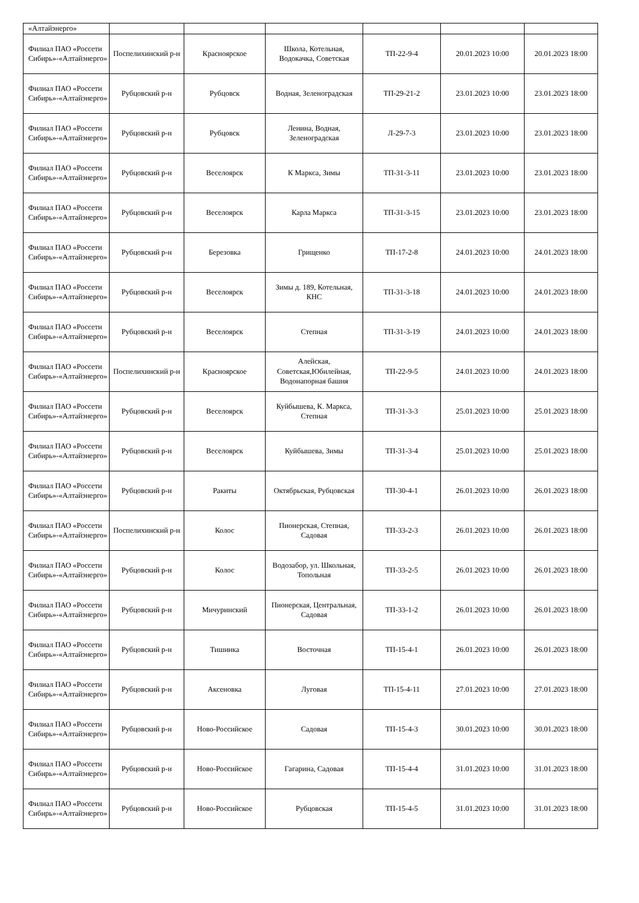| «Алтайэнерго» | | | | | | |
| Филиал ПАО «Россети Сибирь»-«Алтайэнерго» | Поспелихинский р-н | Красноярское | Школа, Котельная, Водокачка, Советская | ТП-22-9-4 | 20.01.2023 10:00 | 20.01.2023 18:00 |
| Филиал ПАО «Россети Сибирь»-«Алтайэнерго» | Рубцовский р-н | Рубцовск | Водная, Зеленоградская | ТП-29-21-2 | 23.01.2023 10:00 | 23.01.2023 18:00 |
| Филиал ПАО «Россети Сибирь»-«Алтайэнерго» | Рубцовский р-н | Рубцовск | Ленина, Водная, Зеленоградская | Л-29-7-3 | 23.01.2023 10:00 | 23.01.2023 18:00 |
| Филиал ПАО «Россети Сибирь»-«Алтайэнерго» | Рубцовский р-н | Веселоярск | К Маркса, Зимы | ТП-31-3-11 | 23.01.2023 10:00 | 23.01.2023 18:00 |
| Филиал ПАО «Россети Сибирь»-«Алтайэнерго» | Рубцовский р-н | Веселоярск | Карла Маркса | ТП-31-3-15 | 23.01.2023 10:00 | 23.01.2023 18:00 |
| Филиал ПАО «Россети Сибирь»-«Алтайэнерго» | Рубцовский р-н | Березовка | Грищенко | ТП-17-2-8 | 24.01.2023 10:00 | 24.01.2023 18:00 |
| Филиал ПАО «Россети Сибирь»-«Алтайэнерго» | Рубцовский р-н | Веселоярск | Зимы д. 189, Котельная, КНС | ТП-31-3-18 | 24.01.2023 10:00 | 24.01.2023 18:00 |
| Филиал ПАО «Россети Сибирь»-«Алтайэнерго» | Рубцовский р-н | Веселоярск | Степная | ТП-31-3-19 | 24.01.2023 10:00 | 24.01.2023 18:00 |
| Филиал ПАО «Россети Сибирь»-«Алтайэнерго» | Поспелихинский р-н | Красноярское | Алейская, Советская,Юбилейная, Водонапорная башня | ТП-22-9-5 | 24.01.2023 10:00 | 24.01.2023 18:00 |
| Филиал ПАО «Россети Сибирь»-«Алтайэнерго» | Рубцовский р-н | Веселоярск | Куйбышева, К. Маркса, Степная | ТП-31-3-3 | 25.01.2023 10:00 | 25.01.2023 18:00 |
| Филиал ПАО «Россети Сибирь»-«Алтайэнерго» | Рубцовский р-н | Веселоярск | Куйбышева, Зимы | ТП-31-3-4 | 25.01.2023 10:00 | 25.01.2023 18:00 |
| Филиал ПАО «Россети Сибирь»-«Алтайэнерго» | Рубцовский р-н | Ракиты | Октябрьская, Рубцовская | ТП-30-4-1 | 26.01.2023 10:00 | 26.01.2023 18:00 |
| Филиал ПАО «Россети Сибирь»-«Алтайэнерго» | Поспелихинский р-н | Колос | Пионерская, Степная, Садовая | ТП-33-2-3 | 26.01.2023 10:00 | 26.01.2023 18:00 |
| Филиал ПАО «Россети Сибирь»-«Алтайэнерго» | Рубцовский р-н | Колос | Водозабор, ул. Школьная, Топольная | ТП-33-2-5 | 26.01.2023 10:00 | 26.01.2023 18:00 |
| Филиал ПАО «Россети Сибирь»-«Алтайэнерго» | Рубцовский р-н | Мичуринский | Пионерская, Центральная, Садовая | ТП-33-1-2 | 26.01.2023 10:00 | 26.01.2023 18:00 |
| Филиал ПАО «Россети Сибирь»-«Алтайэнерго» | Рубцовский р-н | Тишинка | Восточная | ТП-15-4-1 | 26.01.2023 10:00 | 26.01.2023 18:00 |
| Филиал ПАО «Россети Сибирь»-«Алтайэнерго» | Рубцовский р-н | Аксеновка | Луговая | ТП-15-4-11 | 27.01.2023 10:00 | 27.01.2023 18:00 |
| Филиал ПАО «Россети Сибирь»-«Алтайэнерго» | Рубцовский р-н | Ново-Российское | Садовая | ТП-15-4-3 | 30.01.2023 10:00 | 30.01.2023 18:00 |
| Филиал ПАО «Россети Сибирь»-«Алтайэнерго» | Рубцовский р-н | Ново-Российское | Гагарина, Садовая | ТП-15-4-4 | 31.01.2023 10:00 | 31.01.2023 18:00 |
| Филиал ПАО «Россети Сибирь»-«Алтайэнерго» | Рубцовский р-н | Ново-Российское | Рубцовская | ТП-15-4-5 | 31.01.2023 10:00 | 31.01.2023 18:00 |